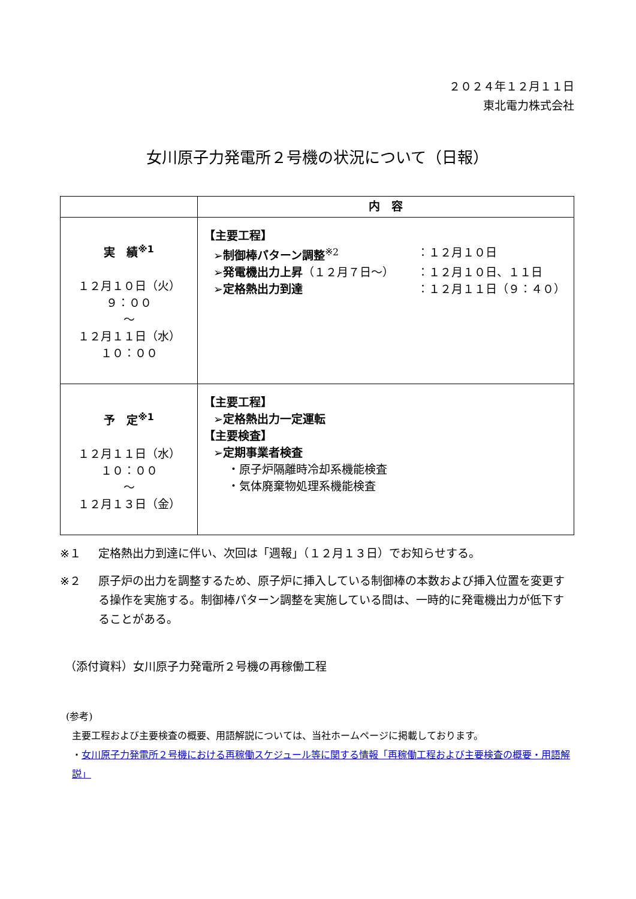２０２４年１２月１１日
東北電力株式会社
女川原子力発電所２号機の状況について（日報）
| | 内 容 |
| --- | --- |
| 実 績<sup>※1</sup> １２月１０日（火） ９：００ ～ １２月１１日（水） １０：００ | 【主要工程】 ➢制御棒パターン調整<sup>※2</sup> ：１２月１０日 ➢発電機出力上昇 （１２月７日～） ：１２月１０日、１１日 ➢定格熱出力到達 ：１２月１１日（９：４０） |
| 予 定<sup>※1</sup> １２月１１日（水） １０：００ ～ １２月１３日（金） | 【主要工程】 ➢定格熱出力一定運転 【主要検査】 ➢定期事業者検査 ・原子炉隔離時冷却系機能検査 ・気体廃棄物処理系機能検査 |
※１ 定格熱出力到達に伴い、次回は「週報」（１２月１３日）でお知らせする。
※２ 原子炉の出力を調整するため、原子炉に挿入している制御棒の本数および挿入位置を変更する操作を実施する。制御棒パターン調整を実施している間は、一時的に発電機出力が低下することがある。
（添付資料）女川原子力発電所２号機の再稼働工程
(参考)
主要工程および主要検査の概要、用語解説については、当社ホームページに掲載しております。
・女川原子力発電所２号機における再稼働スケジュール等に関する情報「再稼働工程および主要検査の概要・用語解説」